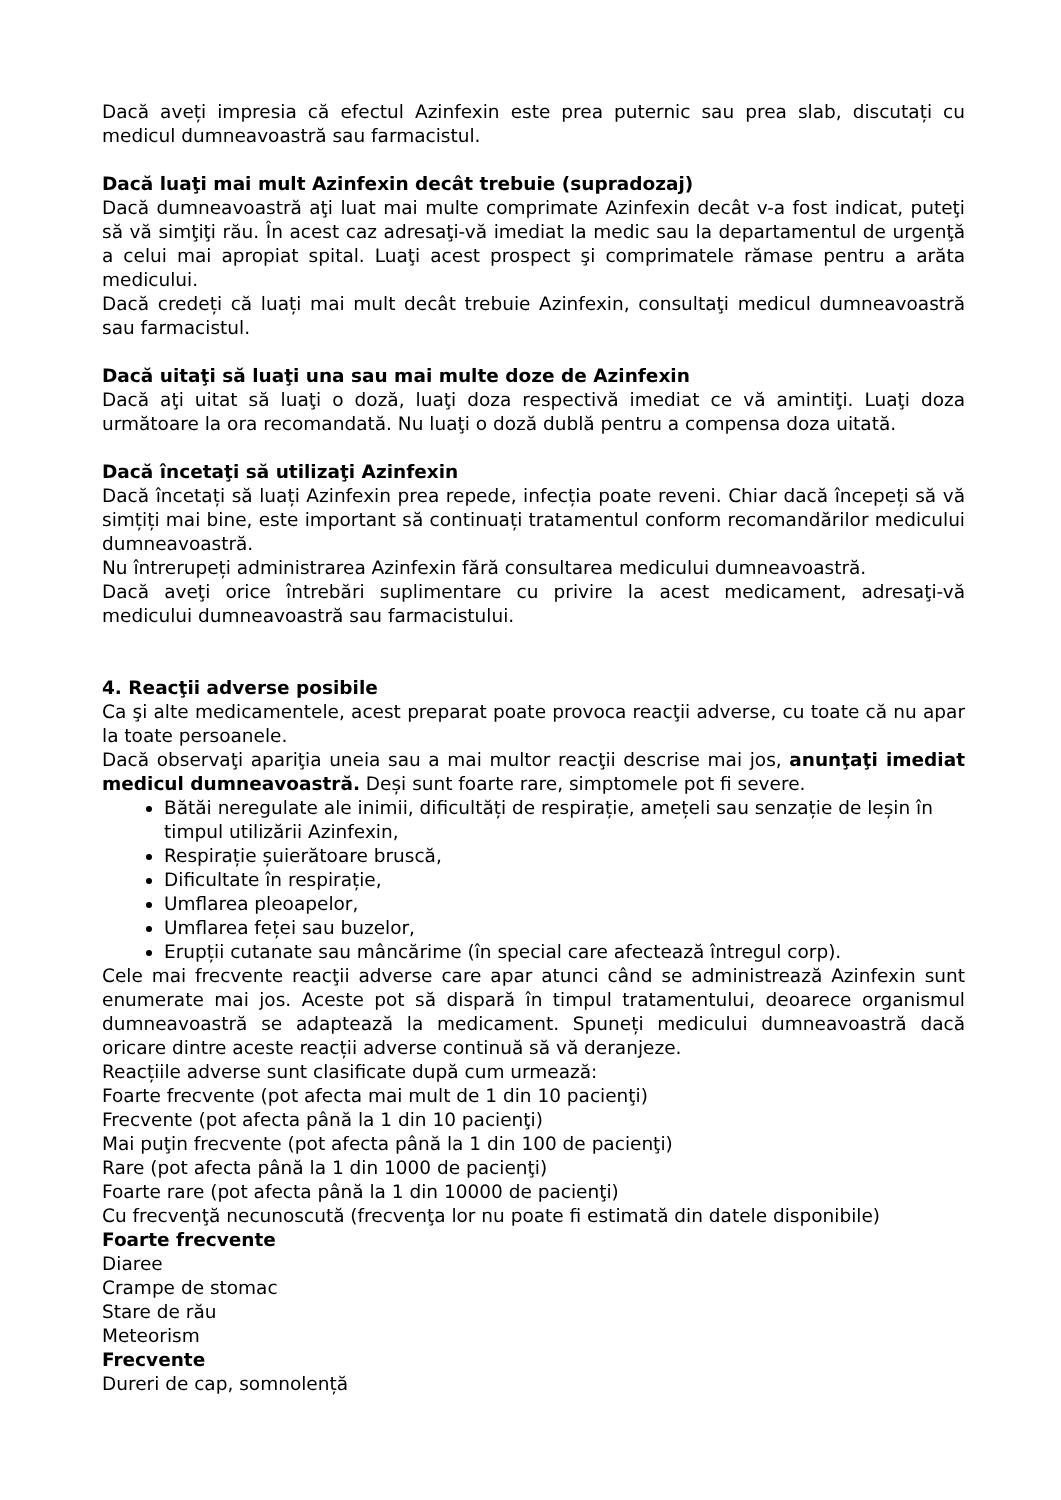Dacă aveți impresia că efectul Azinfexin este prea puternic sau prea slab, discutați cu medicul dumneavoastră sau farmacistul.
Dacă luaţi mai mult Azinfexin decât trebuie (supradozaj)
Dacă dumneavoastră aţi luat mai multe comprimate Azinfexin decât v-a fost indicat, puteţi să vă simţiţi rău. În acest caz adresaţi-vă imediat la medic sau la departamentul de urgenţă a celui mai apropiat spital. Luaţi acest prospect şi comprimatele rămase pentru a arăta medicului.
Dacă credeți că luați mai mult decât trebuie Azinfexin, consultaţi medicul dumneavoastră sau farmacistul.
Dacă uitaţi să luaţi una sau mai multe doze de Azinfexin
Dacă aţi uitat să luaţi o doză, luaţi doza respectivă imediat ce vă amintiţi. Luaţi doza următoare la ora recomandată. Nu luaţi o doză dublă pentru a compensa doza uitată.
Dacă încetaţi să utilizaţi Azinfexin
Dacă încetați să luați Azinfexin prea repede, infecția poate reveni. Chiar dacă începeți să vă simțiți mai bine, este important să continuați tratamentul conform recomandărilor medicului dumneavoastră.
Nu întrerupeți administrarea Azinfexin fără consultarea medicului dumneavoastră.
Dacă aveţi orice întrebări suplimentare cu privire la acest medicament, adresaţi-vă medicului dumneavoastră sau farmacistului.
4. Reacţii adverse posibile
Ca şi alte medicamentele, acest preparat poate provoca reacţii adverse, cu toate că nu apar la toate persoanele.
Dacă observaţi apariţia uneia sau a mai multor reacţii descrise mai jos, anunţaţi imediat medicul dumneavoastră. Deși sunt foarte rare, simptomele pot fi severe.
Bătăi neregulate ale inimii, dificultăți de respirație, amețeli sau senzație de leșin în timpul utilizării Azinfexin,
Respirație șuierătoare bruscă,
Dificultate în respirație,
Umflarea pleoapelor,
Umflarea feței sau buzelor,
Erupții cutanate sau mâncărime (în special care afectează întregul corp).
Cele mai frecvente reacţii adverse care apar atunci când se administrează Azinfexin sunt enumerate mai jos. Aceste pot să dispară în timpul tratamentului, deoarece organismul dumneavoastră se adaptează la medicament. Spuneți medicului dumneavoastră dacă oricare dintre aceste reacții adverse continuă să vă deranjeze.
Reacțiile adverse sunt clasificate după cum urmează:
Foarte frecvente (pot afecta mai mult de 1 din 10 pacienţi)
Frecvente (pot afecta până la 1 din 10 pacienţi)
Mai puţin frecvente (pot afecta până la 1 din 100 de pacienţi)
Rare (pot afecta până la 1 din 1000 de pacienţi)
Foarte rare (pot afecta până la 1 din 10000 de pacienţi)
Cu frecvenţă necunoscută (frecvenţa lor nu poate fi estimată din datele disponibile)
Foarte frecvente
Diaree
Crampe de stomac
Stare de rău
Meteorism
Frecvente
Dureri de cap, somnolență